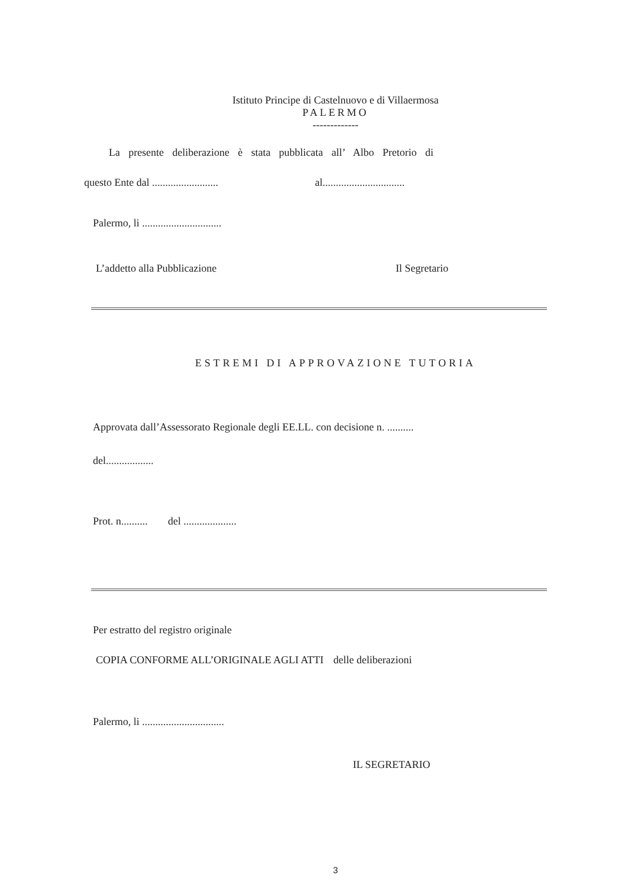Istituto Principe di Castelnuovo e di Villaermosa
PALERMO
-------------
La presente deliberazione è stata pubblicata all’ Albo Pretorio di
questo Ente dal ......................... al...............................
Palermo, li ..............................
L’addetto alla Pubblicazione Il Segretario
ESTREMI DI APPROVAZIONE TUTORIA
Approvata dall’Assessorato Regionale degli EE.LL. con decisione n. ..........
del..................
Prot. n.......... del ....................
Per estratto del registro originale
COPIA CONFORME ALL’ORIGINALE AGLI ATTI delle deliberazioni
Palermo, li ...............................
IL SEGRETARIO
3